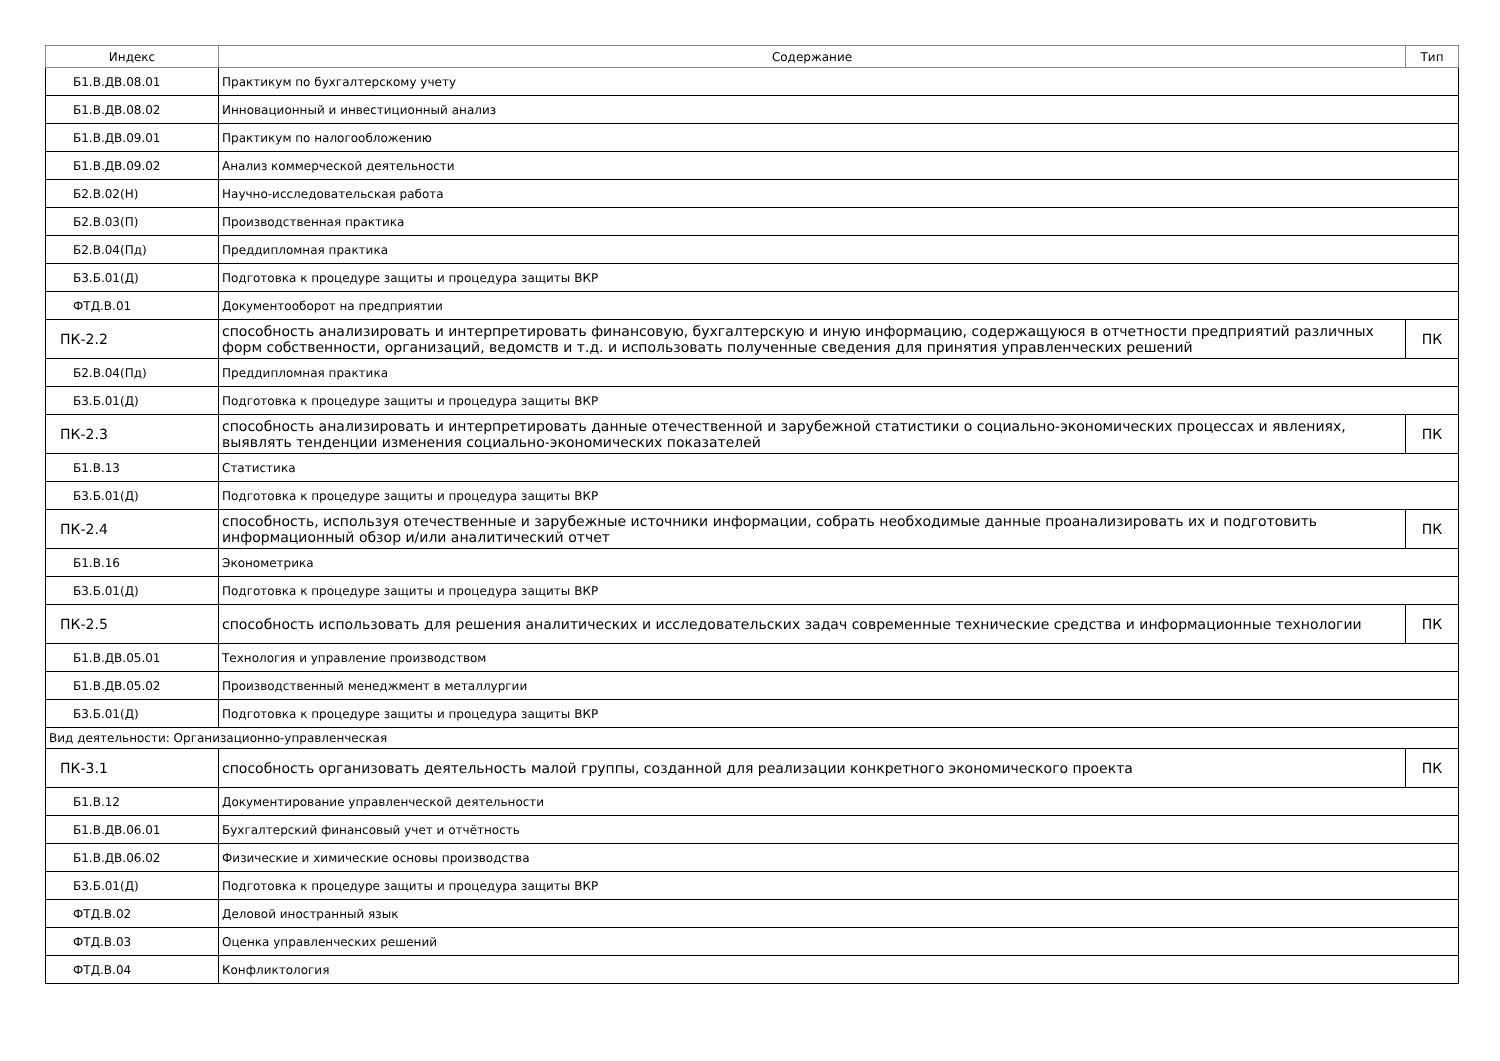| Индекс | Содержание | Тип |
| --- | --- | --- |
| Б1.В.ДВ.08.01 | Практикум по бухгалтерскому учету | |
| Б1.В.ДВ.08.02 | Инновационный и инвестиционный анализ | |
| Б1.В.ДВ.09.01 | Практикум по налогообложению | |
| Б1.В.ДВ.09.02 | Анализ коммерческой деятельности | |
| Б2.В.02(Н) | Научно-исследовательская работа | |
| Б2.В.03(П) | Производственная практика | |
| Б2.В.04(Пд) | Преддипломная практика | |
| Б3.Б.01(Д) | Подготовка к процедуре защиты и процедура защиты ВКР | |
| ФТД.В.01 | Документооборот на предприятии | |
| ПК-2.2 | способность анализировать и интерпретировать финансовую, бухгалтерскую и иную информацию, содержащуюся в отчетности предприятий различных форм собственности, организаций, ведомств и т.д. и использовать полученные сведения для принятия управленческих решений | ПК |
| Б2.В.04(Пд) | Преддипломная практика | |
| Б3.Б.01(Д) | Подготовка к процедуре защиты и процедура защиты ВКР | |
| ПК-2.3 | способность анализировать и интерпретировать данные отечественной и зарубежной статистики о социально-экономических процессах и явлениях, выявлять тенденции изменения социально-экономических показателей | ПК |
| Б1.В.13 | Статистика | |
| Б3.Б.01(Д) | Подготовка к процедуре защиты и процедура защиты ВКР | |
| ПК-2.4 | способность, используя отечественные и зарубежные источники информации, собрать необходимые данные проанализировать их и подготовить информационный обзор и/или аналитический отчет | ПК |
| Б1.В.16 | Эконометрика | |
| Б3.Б.01(Д) | Подготовка к процедуре защиты и процедура защиты ВКР | |
| ПК-2.5 | способность использовать для решения аналитических и исследовательских задач современные технические средства и информационные технологии | ПК |
| Б1.В.ДВ.05.01 | Технология и управление производством | |
| Б1.В.ДВ.05.02 | Производственный менеджмент в металлургии | |
| Б3.Б.01(Д) | Подготовка к процедуре защиты и процедура защиты ВКР | |
| Вид деятельности: Организационно-управленческая | | |
| ПК-3.1 | способность организовать деятельность малой группы, созданной для реализации конкретного экономического проекта | ПК |
| Б1.В.12 | Документирование управленческой деятельности | |
| Б1.В.ДВ.06.01 | Бухгалтерский финансовый учет и отчётность | |
| Б1.В.ДВ.06.02 | Физические и химические основы производства | |
| Б3.Б.01(Д) | Подготовка к процедуре защиты и процедура защиты ВКР | |
| ФТД.В.02 | Деловой иностранный язык | |
| ФТД.В.03 | Оценка управленческих решений | |
| ФТД.В.04 | Конфликтология | |